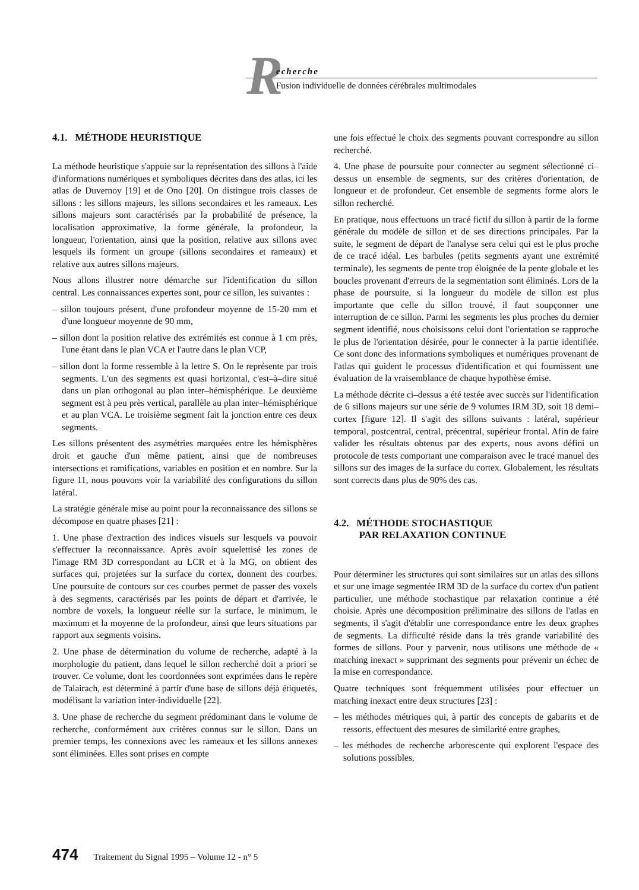R
echerche
Fusion individuelle de données cérébrales multimodales
4.1. MÉTHODE HEURISTIQUE
La méthode heuristique s'appuie sur la représentation des sillons à l'aide d'informations numériques et symboliques décrites dans des atlas, ici les atlas de Duvernoy [19] et de Ono [20]. On distingue trois classes de sillons : les sillons majeurs, les sillons secondaires et les rameaux. Les sillons majeurs sont caractérisés par la probabilité de présence, la localisation approximative, la forme générale, la profondeur, la longueur, l'orientation, ainsi que la position, relative aux sillons avec lesquels ils forment un groupe (sillons secondaires et rameaux) et relative aux autres sillons majeurs.
Nous allons illustrer notre démarche sur l'identification du sillon central. Les connaissances expertes sont, pour ce sillon, les suivantes :
– sillon toujours présent, d'une profondeur moyenne de 15-20 mm et d'une longueur moyenne de 90 mm,
– sillon dont la position relative des extrémités est connue à 1 cm près, l'une étant dans le plan VCA et l'autre dans le plan VCP,
– sillon dont la forme ressemble à la lettre S. On le représente par trois segments. L'un des segments est quasi horizontal, c'est–à–dire situé dans un plan orthogonal au plan inter–hémisphérique. Le deuxième segment est à peu près vertical, parallèle au plan inter–hémisphérique et au plan VCA. Le troisième segment fait la jonction entre ces deux segments.
Les sillons présentent des asymétries marquées entre les hémisphères droit et gauche d'un même patient, ainsi que de nombreuses intersections et ramifications, variables en position et en nombre. Sur la figure 11, nous pouvons voir la variabilité des configurations du sillon latéral.
La stratégie générale mise au point pour la reconnaissance des sillons se décompose en quatre phases [21] :
1. Une phase d'extraction des indices visuels sur lesquels va pouvoir s'effectuer la reconnaissance. Après avoir squelettisé les zones de l'image RM 3D correspondant au LCR et à la MG, on obtient des surfaces qui, projetées sur la surface du cortex, donnent des courbes. Une poursuite de contours sur ces courbes permet de passer des voxels à des segments, caractérisés par les points de départ et d'arrivée, le nombre de voxels, la longueur réelle sur la surface, le minimum, le maximum et la moyenne de la profondeur, ainsi que leurs situations par rapport aux segments voisins.
2. Une phase de détermination du volume de recherche, adapté à la morphologie du patient, dans lequel le sillon recherché doit a priori se trouver. Ce volume, dont les coordonnées sont exprimées dans le repère de Talairach, est déterminé à partir d'une base de sillons déjà étiquetés, modélisant la variation inter-individuelle [22].
3. Une phase de recherche du segment prédominant dans le volume de recherche, conformément aux critères connus sur le sillon. Dans un premier temps, les connexions avec les rameaux et les sillons annexes sont éliminées. Elles sont prises en compte
une fois effectué le choix des segments pouvant correspondre au sillon recherché.
4. Une phase de poursuite pour connecter au segment sélectionné ci–dessus un ensemble de segments, sur des critères d'orientation, de longueur et de profondeur. Cet ensemble de segments forme alors le sillon recherché.
En pratique, nous effectuons un tracé fictif du sillon à partir de la forme générale du modèle de sillon et de ses directions principales. Par la suite, le segment de départ de l'analyse sera celui qui est le plus proche de ce tracé idéal. Les barbules (petits segments ayant une extrémité terminale), les segments de pente trop éloignée de la pente globale et les boucles provenant d'erreurs de la segmentation sont éliminés. Lors de la phase de poursuite, si la longueur du modèle de sillon est plus importante que celle du sillon trouvé, il faut soupçonner une interruption de ce sillon. Parmi les segments les plus proches du dernier segment identifié, nous choisissons celui dont l'orientation se rapproche le plus de l'orientation désirée, pour le connecter à la partie identifiée. Ce sont donc des informations symboliques et numériques provenant de l'atlas qui guident le processus d'identification et qui fournissent une évaluation de la vraisemblance de chaque hypothèse émise.
La méthode décrite ci–dessus a été testée avec succès sur l'identification de 6 sillons majeurs sur une série de 9 volumes IRM 3D, soit 18 demi–cortex [figure 12]. Il s'agit des sillons suivants : latéral, supérieur temporal, postcentral, central, précentral, supérieur frontal. Afin de faire valider les résultats obtenus par des experts, nous avons défini un protocole de tests comportant une comparaison avec le tracé manuel des sillons sur des images de la surface du cortex. Globalement, les résultats sont corrects dans plus de 90% des cas.
4.2. MÉTHODE STOCHASTIQUE
PAR RELAXATION CONTINUE
Pour déterminer les structures qui sont similaires sur un atlas des sillons et sur une image segmentée IRM 3D de la surface du cortex d'un patient particulier, une méthode stochastique par relaxation continue a été choisie. Après une décomposition préliminaire des sillons de l'atlas en segments, il s'agit d'établir une correspondance entre les deux graphes de segments. La difficulté réside dans la très grande variabilité des formes de sillons. Pour y parvenir, nous utilisons une méthode de « matching inexact » supprimant des segments pour prévenir un échec de la mise en correspondance.
Quatre techniques sont fréquemment utilisées pour effectuer un matching inexact entre deux structures [23] :
– les méthodes métriques qui, à partir des concepts de gabarits et de ressorts, effectuent des mesures de similarité entre graphes,
– les méthodes de recherche arborescente qui explorent l'espace des solutions possibles,
474 Traitement du Signal 1995 – Volume 12 - n° 5